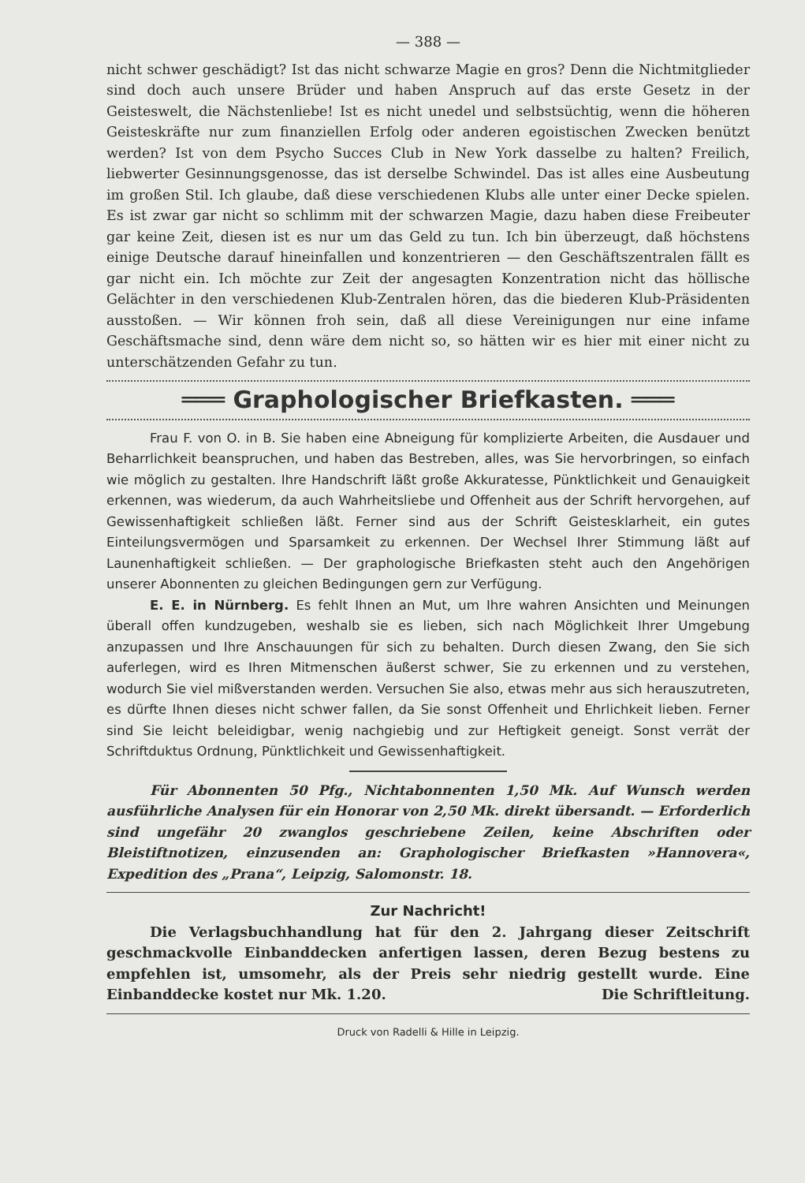— 388 —
nicht schwer geschädigt? Ist das nicht schwarze Magie en gros? Denn die Nichtmitglieder sind doch auch unsere Brüder und haben Anspruch auf das erste Gesetz in der Geisteswelt, die Nächstenliebe! Ist es nicht unedel und selbstsüchtig, wenn die höheren Geisteskräfte nur zum finanziellen Erfolg oder anderen egoistischen Zwecken benützt werden? Ist von dem Psycho Succes Club in New York dasselbe zu halten? Freilich, liebwerter Gesinnungsgenosse, das ist derselbe Schwindel. Das ist alles eine Ausbeutung im großen Stil. Ich glaube, daß diese verschiedenen Klubs alle unter einer Decke spielen. Es ist zwar gar nicht so schlimm mit der schwarzen Magie, dazu haben diese Freibeuter gar keine Zeit, diesen ist es nur um das Geld zu tun. Ich bin überzeugt, daß höchstens einige Deutsche darauf hineinfallen und konzentrieren — den Geschäftszentralen fällt es gar nicht ein. Ich möchte zur Zeit der angesagten Konzentration nicht das höllische Gelächter in den verschiedenen Klub-Zentralen hören, das die biederen Klub-Präsidenten ausstoßen. — Wir können froh sein, daß all diese Vereinigungen nur eine infame Geschäftsmache sind, denn wäre dem nicht so, so hätten wir es hier mit einer nicht zu unterschätzenden Gefahr zu tun.
═══ Graphologischer Briefkasten. ═══
Frau F. von O. in B. Sie haben eine Abneigung für komplizierte Arbeiten, die Ausdauer und Beharrlichkeit beanspruchen, und haben das Bestreben, alles, was Sie hervorbringen, so einfach wie möglich zu gestalten. Ihre Handschrift läßt große Akkuratesse, Pünktlichkeit und Genauigkeit erkennen, was wiederum, da auch Wahrheitsliebe und Offenheit aus der Schrift hervorgehen, auf Gewissenhaftigkeit schließen läßt. Ferner sind aus der Schrift Geistesklarheit, ein gutes Einteilungsvermögen und Sparsamkeit zu erkennen. Der Wechsel Ihrer Stimmung läßt auf Launenhaftigkeit schließen. — Der graphologische Briefkasten steht auch den Angehörigen unserer Abonnenten zu gleichen Bedingungen gern zur Verfügung.
E. E. in Nürnberg. Es fehlt Ihnen an Mut, um Ihre wahren Ansichten und Meinungen überall offen kundzugeben, weshalb sie es lieben, sich nach Möglichkeit Ihrer Umgebung anzupassen und Ihre Anschauungen für sich zu behalten. Durch diesen Zwang, den Sie sich auferlegen, wird es Ihren Mitmenschen äußerst schwer, Sie zu erkennen und zu verstehen, wodurch Sie viel mißverstanden werden. Versuchen Sie also, etwas mehr aus sich herauszutreten, es dürfte Ihnen dieses nicht schwer fallen, da Sie sonst Offenheit und Ehrlichkeit lieben. Ferner sind Sie leicht beleidigbar, wenig nachgiebig und zur Heftigkeit geneigt. Sonst verrät der Schriftduktus Ordnung, Pünktlichkeit und Gewissenhaftigkeit.
Für Abonnenten 50 Pfg., Nichtabonnenten 1,50 Mk. Auf Wunsch werden ausführliche Analysen für ein Honorar von 2,50 Mk. direkt übersandt. — Erforderlich sind ungefähr 20 zwanglos geschriebene Zeilen, keine Abschriften oder Bleistiftnotizen, einzusenden an: Graphologischer Briefkasten »Hannovera«, Expedition des „Prana“, Leipzig, Salomonstr. 18.
Zur Nachricht!
Die Verlagsbuchhandlung hat für den 2. Jahrgang dieser Zeitschrift geschmackvolle Einbanddecken anfertigen lassen, deren Bezug bestens zu empfehlen ist, umsomehr, als der Preis sehr niedrig gestellt wurde. Eine Einbanddecke kostet nur Mk. 1.20. Die Schriftleitung.
Druck von Radelli & Hille in Leipzig.